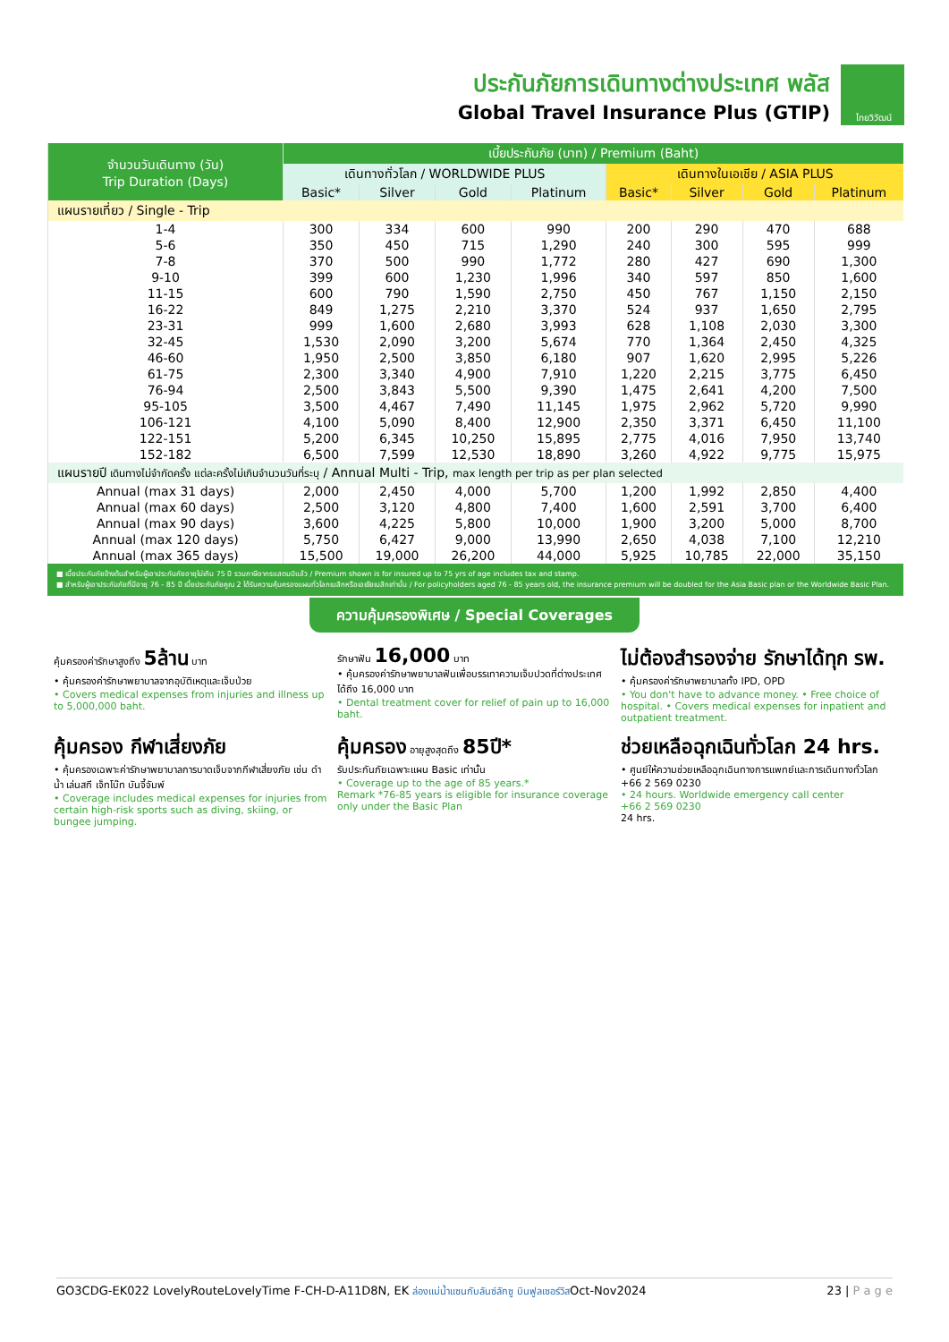ประกันภัยการเดินทางต่างประเทศ พลัส
Global Travel Insurance Plus (GTIP)
ไทยวิวัฒน์
| จำนวนวันเดินทาง (วัน) Trip Duration (Days) | เบี้ยประกันภัย (บาท) / Premium (Baht) | | | | | | | |
| --- | --- | --- | --- | --- | --- | --- | --- | --- |
| | เดินทางทั่วโลก / WORLDWIDE PLUS | | | | เดินทางในเอเชีย / ASIA PLUS | | | |
| | Basic* | Silver | Gold | Platinum | Basic* | Silver | Gold | Platinum |
| แผนรายเที่ยว / Single - Trip | | | | | | | | |
| 1-4 | 300 | 334 | 600 | 990 | 200 | 290 | 470 | 688 |
| 5-6 | 350 | 450 | 715 | 1,290 | 240 | 300 | 595 | 999 |
| 7-8 | 370 | 500 | 990 | 1,772 | 280 | 427 | 690 | 1,300 |
| 9-10 | 399 | 600 | 1,230 | 1,996 | 340 | 597 | 850 | 1,600 |
| 11-15 | 600 | 790 | 1,590 | 2,750 | 450 | 767 | 1,150 | 2,150 |
| 16-22 | 849 | 1,275 | 2,210 | 3,370 | 524 | 937 | 1,650 | 2,795 |
| 23-31 | 999 | 1,600 | 2,680 | 3,993 | 628 | 1,108 | 2,030 | 3,300 |
| 32-45 | 1,530 | 2,090 | 3,200 | 5,674 | 770 | 1,364 | 2,450 | 4,325 |
| 46-60 | 1,950 | 2,500 | 3,850 | 6,180 | 907 | 1,620 | 2,995 | 5,226 |
| 61-75 | 2,300 | 3,340 | 4,900 | 7,910 | 1,220 | 2,215 | 3,775 | 6,450 |
| 76-94 | 2,500 | 3,843 | 5,500 | 9,390 | 1,475 | 2,641 | 4,200 | 7,500 |
| 95-105 | 3,500 | 4,467 | 7,490 | 11,145 | 1,975 | 2,962 | 5,720 | 9,990 |
| 106-121 | 4,100 | 5,090 | 8,400 | 12,900 | 2,350 | 3,371 | 6,450 | 11,100 |
| 122-151 | 5,200 | 6,345 | 10,250 | 15,895 | 2,775 | 4,016 | 7,950 | 13,740 |
| 152-182 | 6,500 | 7,599 | 12,530 | 18,890 | 3,260 | 4,922 | 9,775 | 15,975 |
| แผนรายปี เดินทางไม่จำกัดครั้ง แต่ละครั้งไม่เกินจำนวนวันที่ระบุ / Annual Multi - Trip, max length per trip as per plan selected | | | | | | | | |
| Annual (max 31 days) | 2,000 | 2,450 | 4,000 | 5,700 | 1,200 | 1,992 | 2,850 | 4,400 |
| Annual (max 60 days) | 2,500 | 3,120 | 4,800 | 7,400 | 1,600 | 2,591 | 3,700 | 6,400 |
| Annual (max 90 days) | 3,600 | 4,225 | 5,800 | 10,000 | 1,900 | 3,200 | 5,000 | 8,700 |
| Annual (max 120 days) | 5,750 | 6,427 | 9,000 | 13,990 | 2,650 | 4,038 | 7,100 | 12,210 |
| Annual (max 365 days) | 15,500 | 19,000 | 26,200 | 44,000 | 5,925 | 10,785 | 22,000 | 35,150 |
■ เบี้ยประกันภัยข้างต้นสำหรับผู้เอาประกันภัยอายุไม่เกิน 75 ปี รวมภาษีอากรแสตมป์แล้ว / Premium shown is for insured up to 75 yrs of age includes tax and stamp.
■ สำหรับผู้เอาประกันภัยที่มีอายุ 76 - 85 ปี เบี้ยประกันภัยคูณ 2 ได้รับความคุ้มครองแผนทั่วโลกเบสิกหรือเอเชียเบสิกเท่านั้น / For policyholders aged 76 - 85 years old, the insurance premium will be doubled for the Asia Basic plan or the Worldwide Basic Plan.
ความคุ้มครองพิเศษ / Special Coverages
คุ้มครองค่ารักษาสูงถึง 5ล้าน บาท
• คุ้มครองค่ารักษาพยาบาลจากอุบัติเหตุและเจ็บป่วย
• Covers medical expenses from injuries and illness up to 5,000,000 baht.
รักษาฟัน 16,000 บาท
• คุ้มครองค่ารักษาพยาบาลฟันเพื่อบรรเทาความเจ็บปวดที่ต่างประเทศ ได้ถึง 16,000 บาท
• Dental treatment cover for relief of pain up to 16,000 baht.
ไม่ต้องสำรองจ่าย รักษาได้ทุก รพ.
• คุ้มครองค่ารักษาพยาบาลทั้ง IPD, OPD
• You don't have to advance money. • Free choice of hospital. • Covers medical expenses for inpatient and outpatient treatment.
คุ้มครอง กีฬาเสี่ยงภัย
• คุ้มครองเฉพาะค่ารักษาพยาบาลการบาดเจ็บจากกีฬาเสี่ยงภัย เช่น ดำน้ำ เล่นสกี เจ็ทโบ๊ท บันจี้จัมพ์
• Coverage includes medical expenses for injuries from certain high-risk sports such as diving, skiing, or bungee jumping.
คุ้มครอง อายุสูงสุดถึง 85ปี*
รับประกันภัยเฉพาะแผน Basic เท่านั้น
• Coverage up to the age of 85 years.*
Remark *76-85 years is eligible for insurance coverage only under the Basic Plan
ช่วยเหลือฉุกเฉินทั่วโลก 24 hrs.
• ศูนย์ให้ความช่วยเหลือฉุกเฉินทางการแพทย์และการเดินทางทั่วโลก
+66 2 569 0230
• 24 hours. Worldwide emergency call center
+66 2 569 0230
24 hrs.
GO3CDG-EK022 LovelyRouteLovelyTime F-CH-D-A11D8N, EK ล่องแม่น้ำแซนกับลันซ์ลักซู บินฟูลเซอร์วิสOct-Nov2024 23 | P a g e